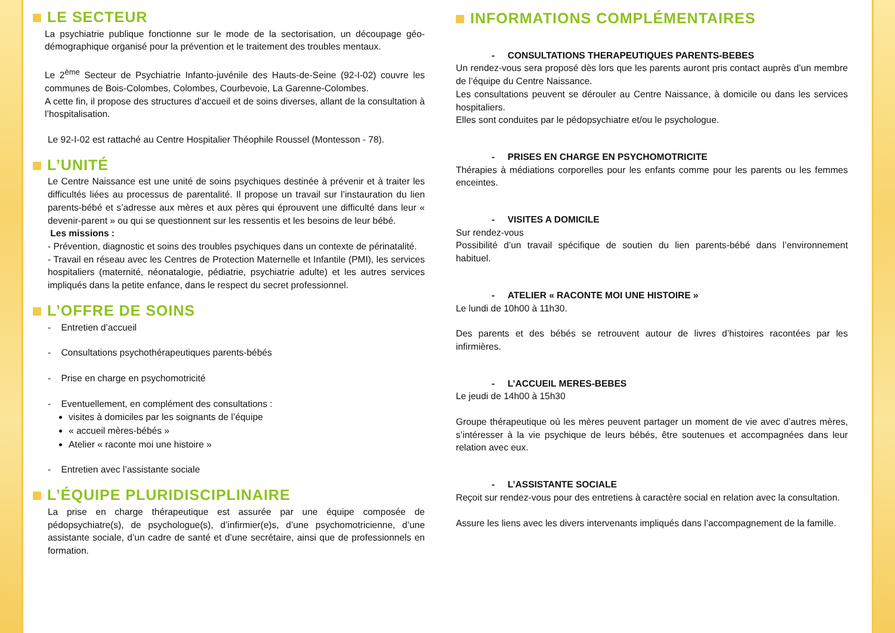LE SECTEUR
La psychiatrie publique fonctionne sur le mode de la sectorisation, un découpage géo-démographique organisé pour la prévention et le traitement des troubles mentaux.
Le 2<sup>ème</sup> Secteur de Psychiatrie Infanto-juvénile des Hauts-de-Seine (92-I-02) couvre les communes de Bois-Colombes, Colombes, Courbevoie, La Garenne-Colombes.
A cette fin, il propose des structures d’accueil et de soins diverses, allant de la consultation à l’hospitalisation.
Le 92-I-02 est rattaché au Centre Hospitalier Théophile Roussel (Montesson - 78).
L’UNITÉ
Le Centre Naissance est une unité de soins psychiques destinée à prévenir et à traiter les difficultés liées au processus de parentalité. Il propose un travail sur l’instauration du lien parents-bébé et s’adresse aux mères et aux pères qui éprouvent une difficulté dans leur « devenir-parent » ou qui se questionnent sur les ressentis et les besoins de leur bébé.
Les missions :
- Prévention, diagnostic et soins des troubles psychiques dans un contexte de périnatalité.
- Travail en réseau avec les Centres de Protection Maternelle et Infantile (PMI), les services hospitaliers (maternité, néonatalogie, pédiatrie, psychiatrie adulte) et les autres services impliqués dans la petite enfance, dans le respect du secret professionnel.
L’OFFRE DE SOINS
- Entretien d’accueil
- Consultations psychothérapeutiques parents-bébés
- Prise en charge en psychomotricité
- Eventuellement, en complément des consultations :
visites à domiciles par les soignants de l’équipe
« accueil mères-bébés »
Atelier « raconte moi une histoire »
- Entretien avec l’assistante sociale
L’ÉQUIPE PLURIDISCIPLINAIRE
La prise en charge thérapeutique est assurée par une équipe composée de pédopsychiatre(s), de psychologue(s), d’infirmier(e)s, d’une psychomotricienne, d’une assistante sociale, d’un cadre de santé et d’une secrétaire, ainsi que de professionnels en formation.
INFORMATIONS COMPLÉMENTAIRES
- CONSULTATIONS THERAPEUTIQUES PARENTS-BEBES
Un rendez-vous sera proposé dès lors que les parents auront pris contact auprès d’un membre de l’équipe du Centre Naissance.
Les consultations peuvent se dérouler au Centre Naissance, à domicile ou dans les services hospitaliers.
Elles sont conduites par le pédopsychiatre et/ou le psychologue.
- PRISES EN CHARGE EN PSYCHOMOTRICITE
Thérapies à médiations corporelles pour les enfants comme pour les parents ou les femmes enceintes.
- VISITES A DOMICILE
Sur rendez-vous
Possibilité d’un travail spécifique de soutien du lien parents-bébé dans l’environnement habituel.
- ATELIER « RACONTE MOI UNE HISTOIRE »
Le lundi de 10h00 à 11h30.
Des parents et des bébés se retrouvent autour de livres d’histoires racontées par les infirmières.
- L’ACCUEIL MERES-BEBES
Le jeudi de 14h00 à 15h30
Groupe thérapeutique où les mères peuvent partager un moment de vie avec d’autres mères, s’intéresser à la vie psychique de leurs bébés, être soutenues et accompagnées dans leur relation avec eux.
- L’ASSISTANTE SOCIALE
Reçoit sur rendez-vous pour des entretiens à caractère social en relation avec la consultation.
Assure les liens avec les divers intervenants impliqués dans l’accompagnement de la famille.